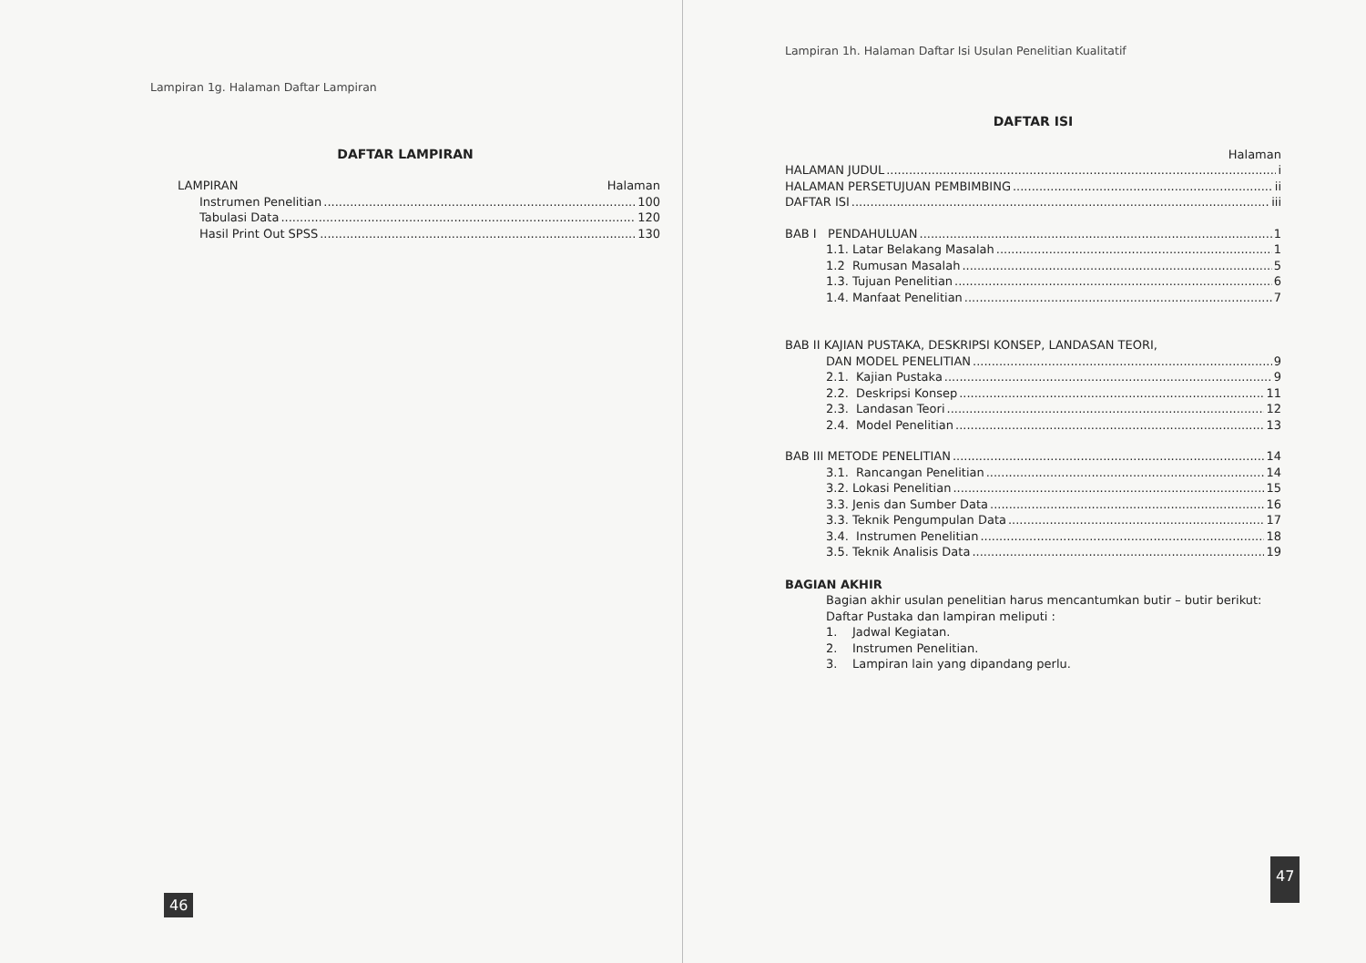Lampiran 1g. Halaman Daftar Lampiran
DAFTAR LAMPIRAN
LAMPIRAN Halaman
Instrumen Penelitian 100
Tabulasi Data 120
Hasil Print Out SPSS 130
46
Lampiran 1h. Halaman Daftar Isi Usulan Penelitian Kualitatif
DAFTAR ISI
Halaman
HALAMAN JUDUL i
HALAMAN PERSETUJUAN PEMBIMBING ii
DAFTAR ISI iii
BAB I PENDAHULUAN 1
1.1. Latar Belakang Masalah 1
1.2 Rumusan Masalah 5
1.3. Tujuan Penelitian 6
1.4. Manfaat Penelitian 7
BAB II KAJIAN PUSTAKA, DESKRIPSI KONSEP, LANDASAN TEORI,
DAN MODEL PENELITIAN 9
2.1. Kajian Pustaka 9
2.2. Deskripsi Konsep 11
2.3. Landasan Teori 12
2.4. Model Penelitian 13
BAB III METODE PENELITIAN 14
3.1. Rancangan Penelitian 14
3.2. Lokasi Penelitian 15
3.3. Jenis dan Sumber Data 16
3.3. Teknik Pengumpulan Data 17
3.4. Instrumen Penelitian 18
3.5. Teknik Analisis Data 19
BAGIAN AKHIR
Bagian akhir usulan penelitian harus mencantumkan butir – butir berikut:
Daftar Pustaka dan lampiran meliputi :
1. Jadwal Kegiatan.
2. Instrumen Penelitian.
3. Lampiran lain yang dipandang perlu.
47